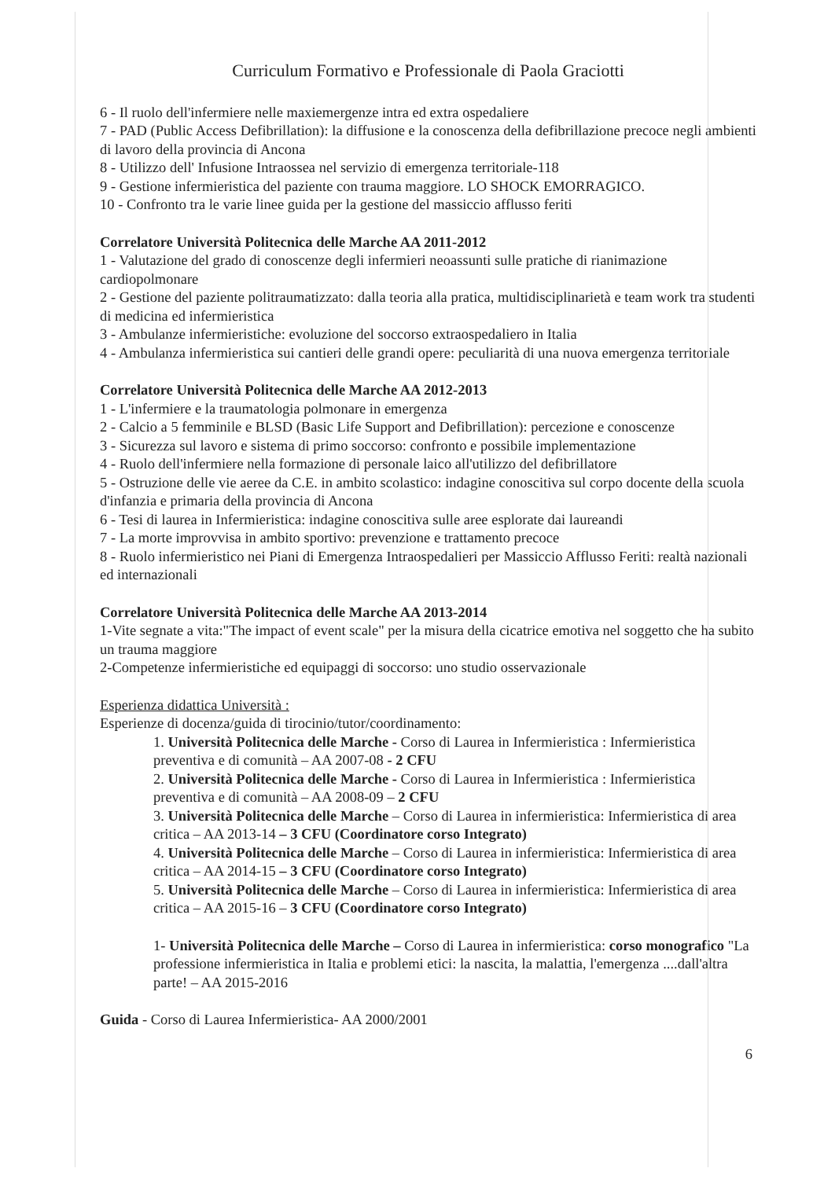Curriculum Formativo e Professionale di Paola Graciotti
6 - Il ruolo dell'infermiere nelle maxiemergenze intra ed extra ospedaliere
7 - PAD (Public Access Defibrillation): la diffusione e la conoscenza della defibrillazione precoce negli ambienti di lavoro della provincia di Ancona
8 - Utilizzo dell' Infusione Intraossea nel servizio di emergenza territoriale-118
9 - Gestione infermieristica del paziente con trauma maggiore. LO SHOCK EMORRAGICO.
10 - Confronto tra le varie linee guida per la gestione del massiccio afflusso feriti
Correlatore Università Politecnica delle Marche AA 2011-2012
1 - Valutazione del grado di conoscenze degli infermieri neoassunti sulle pratiche di rianimazione cardiopolmonare
2 - Gestione del paziente politraumatizzato: dalla teoria alla pratica, multidisciplinarietà e team work tra studenti di medicina ed infermieristica
3 - Ambulanze infermieristiche: evoluzione del soccorso extraospedaliero in Italia
4 - Ambulanza infermieristica sui cantieri delle grandi opere: peculiarità di una nuova emergenza territoriale
Correlatore Università Politecnica delle Marche AA 2012-2013
1 - L'infermiere e la traumatologia polmonare in emergenza
2 - Calcio a 5 femminile e BLSD (Basic Life Support and Defibrillation): percezione e conoscenze
3 - Sicurezza sul lavoro e sistema di primo soccorso: confronto e possibile implementazione
4 - Ruolo dell'infermiere nella formazione di personale laico all'utilizzo del defibrillatore
5 - Ostruzione delle vie aeree da C.E. in ambito scolastico: indagine conoscitiva sul corpo docente della scuola d'infanzia e primaria della provincia di Ancona
6 - Tesi di laurea in Infermieristica: indagine conoscitiva sulle aree esplorate dai laureandi
7 - La morte improvvisa in ambito sportivo: prevenzione e trattamento precoce
8 - Ruolo infermieristico nei Piani di Emergenza Intraospedalieri per Massiccio Afflusso Feriti: realtà nazionali ed internazionali
Correlatore Università Politecnica delle Marche AA 2013-2014
1-Vite segnate a vita:"The impact of event scale" per la misura della cicatrice emotiva nel soggetto che ha subito un trauma maggiore
2-Competenze infermieristiche ed equipaggi di soccorso: uno studio osservazionale
Esperienza didattica Università :
Esperienze di docenza/guida di tirocinio/tutor/coordinamento:
1. Università Politecnica delle Marche - Corso di Laurea in Infermieristica : Infermieristica preventiva e di comunità – AA 2007-08 - 2 CFU
2. Università Politecnica delle Marche - Corso di Laurea in Infermieristica : Infermieristica preventiva e di comunità – AA 2008-09 – 2 CFU
3. Università Politecnica delle Marche – Corso di Laurea in infermieristica: Infermieristica di area critica – AA 2013-14 – 3 CFU (Coordinatore corso Integrato)
4. Università Politecnica delle Marche – Corso di Laurea in infermieristica: Infermieristica di area critica – AA 2014-15 – 3 CFU (Coordinatore corso Integrato)
5. Università Politecnica delle Marche – Corso di Laurea in infermieristica: Infermieristica di area critica – AA 2015-16 – 3 CFU (Coordinatore corso Integrato)
1- Università Politecnica delle Marche – Corso di Laurea in infermieristica: corso monografico "La professione infermieristica in Italia e problemi etici: la nascita, la malattia, l'emergenza ....dall'altra parte! – AA 2015-2016
Guida - Corso di Laurea Infermieristica- AA 2000/2001
6